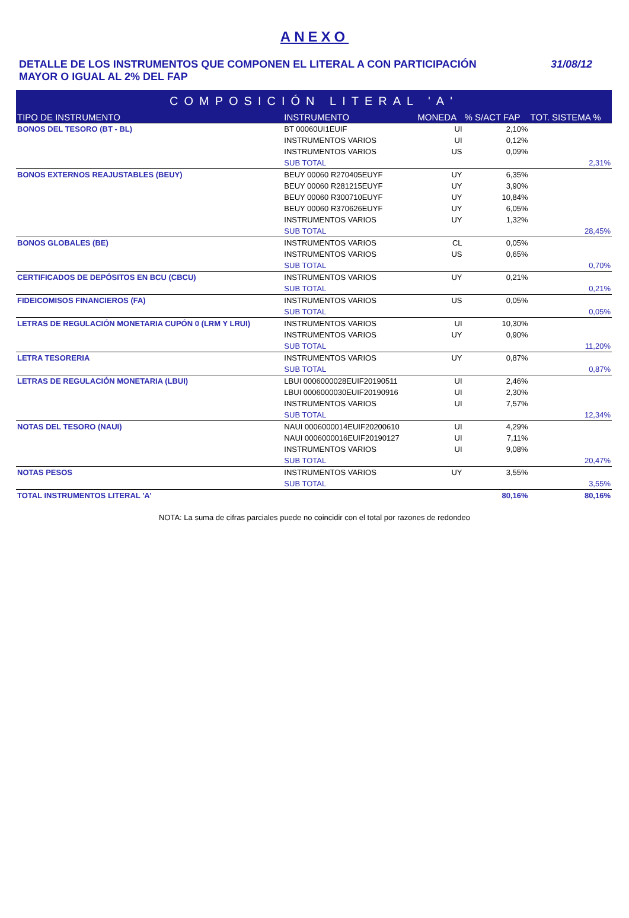ANEXO
DETALLE DE LOS INSTRUMENTOS QUE COMPONEN EL LITERAL A CON PARTICIPACIÓN
MAYOR O IGUAL AL 2% DEL FAP
31/08/12
| COMPOSICIÓN LITERAL 'A' | | | | |
| --- | --- | --- | --- | --- |
| TIPO DE INSTRUMENTO | INSTRUMENTO | MONEDA | % S/ACT FAP | TOT. SISTEMA % |
| BONOS DEL TESORO (BT - BL) | BT 00060UI1EUIF | UI | 2,10% | |
| | INSTRUMENTOS VARIOS | UI | 0,12% | |
| | INSTRUMENTOS VARIOS | US | 0,09% | |
| | SUB TOTAL | | | 2,31% |
| BONOS EXTERNOS REAJUSTABLES (BEUY) | BEUY 00060 R270405EUYF | UY | 6,35% | |
| | BEUY 00060 R281215EUYF | UY | 3,90% | |
| | BEUY 00060 R300710EUYF | UY | 10,84% | |
| | BEUY 00060 R370626EUYF | UY | 6,05% | |
| | INSTRUMENTOS VARIOS | UY | 1,32% | |
| | SUB TOTAL | | | 28,45% |
| BONOS GLOBALES (BE) | INSTRUMENTOS VARIOS | CL | 0,05% | |
| | INSTRUMENTOS VARIOS | US | 0,65% | |
| | SUB TOTAL | | | 0,70% |
| CERTIFICADOS DE DEPÓSITOS EN BCU (CBCU) | INSTRUMENTOS VARIOS | UY | 0,21% | |
| | SUB TOTAL | | | 0,21% |
| FIDEICOMISOS FINANCIEROS (FA) | INSTRUMENTOS VARIOS | US | 0,05% | |
| | SUB TOTAL | | | 0,05% |
| LETRAS DE REGULACIÓN MONETARIA CUPÓN 0 (LRM Y LRUI) | INSTRUMENTOS VARIOS | UI | 10,30% | |
| | INSTRUMENTOS VARIOS | UY | 0,90% | |
| | SUB TOTAL | | | 11,20% |
| LETRA TESORERIA | INSTRUMENTOS VARIOS | UY | 0,87% | |
| | SUB TOTAL | | | 0,87% |
| LETRAS DE REGULACIÓN MONETARIA (LBUI) | LBUI 0006000028EUIF20190511 | UI | 2,46% | |
| | LBUI 0006000030EUIF20190916 | UI | 2,30% | |
| | INSTRUMENTOS VARIOS | UI | 7,57% | |
| | SUB TOTAL | | | 12,34% |
| NOTAS DEL TESORO (NAUI) | NAUI 0006000014EUIF20200610 | UI | 4,29% | |
| | NAUI 0006000016EUIF20190127 | UI | 7,11% | |
| | INSTRUMENTOS VARIOS | UI | 9,08% | |
| | SUB TOTAL | | | 20,47% |
| NOTAS PESOS | INSTRUMENTOS VARIOS | UY | 3,55% | |
| | SUB TOTAL | | | 3,55% |
| TOTAL INSTRUMENTOS LITERAL 'A' | | | 80,16% | 80,16% |
NOTA: La suma de cifras parciales puede no coincidir con el total por razones de redondeo